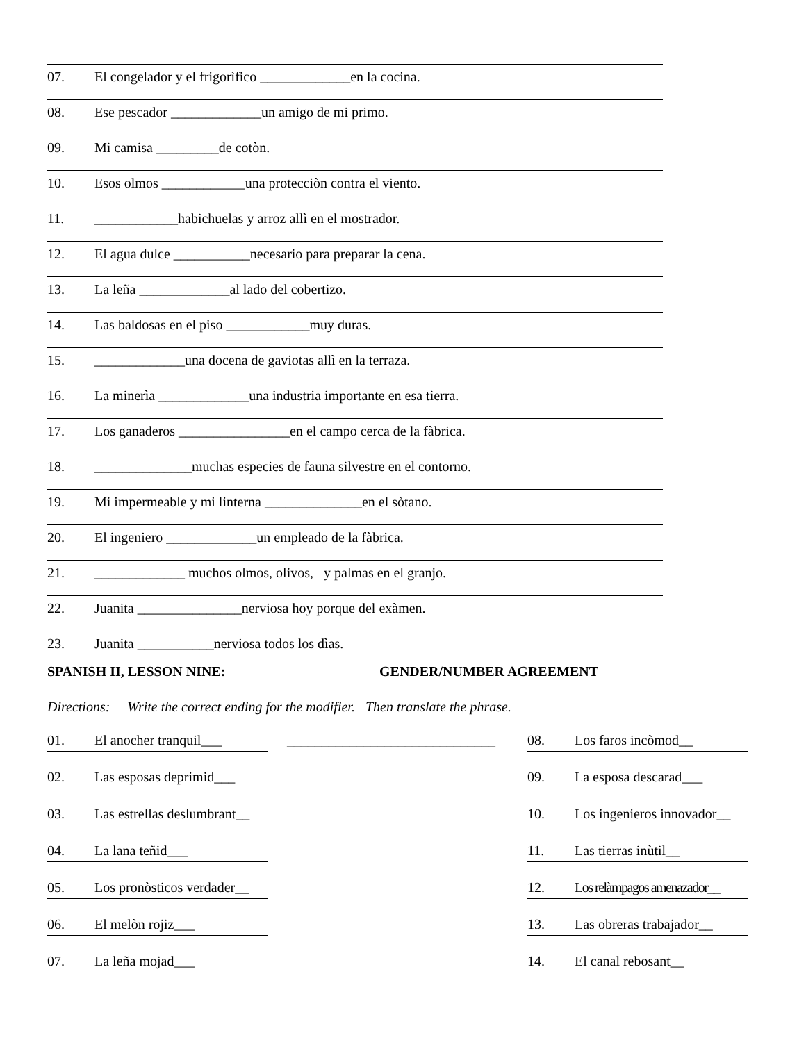07. El congelador y el frigorìfico _____________en la cocina.
08. Ese pescador _____________un amigo de mi primo.
09. Mi camisa _________de cotòn.
10. Esos olmos ____________una protecciòn contra el viento.
11. ____________habichuelas y arroz allì en el mostrador.
12. El agua dulce ___________necesario para preparar la cena.
13. La leña _____________al lado del cobertizo.
14. Las baldosas en el piso ____________muy duras.
15. _____________una docena de gaviotas allì en la terraza.
16. La minerìa _____________una industria importante en esa tierra.
17. Los ganaderos ________________en el campo cerca de la fàbrica.
18. ______________muchas especies de fauna silvestre en el contorno.
19. Mi impermeable y mi linterna ______________en el sòtano.
20. El ingeniero _____________un empleado de la fàbrica.
21. _____________ muchos olmos, olivos, y palmas en el granjo.
22. Juanita _______________nerviosa hoy porque del exàmen.
23. Juanita ___________nerviosa todos los dìas.
SPANISH II, LESSON NINE: GENDER/NUMBER AGREEMENT
Directions: Write the correct ending for the modifier. Then translate the phrase.
01. El anocher tranquil___
02. Las esposas deprimid___
03. Las estrellas deslumbrant__
04. La lana teñid___
05. Los pronòsticos verdader__
06. El melòn rojiz___
07. La leña mojad___
______________________________
08. Los faros incòmod__
09. La esposa descarad___
10. Los ingenieros innovador__
11. Las tierras inùtil__
12. Los relàmpagos amenazador__
13. Las obreras trabajador__
14. El canal rebosant__